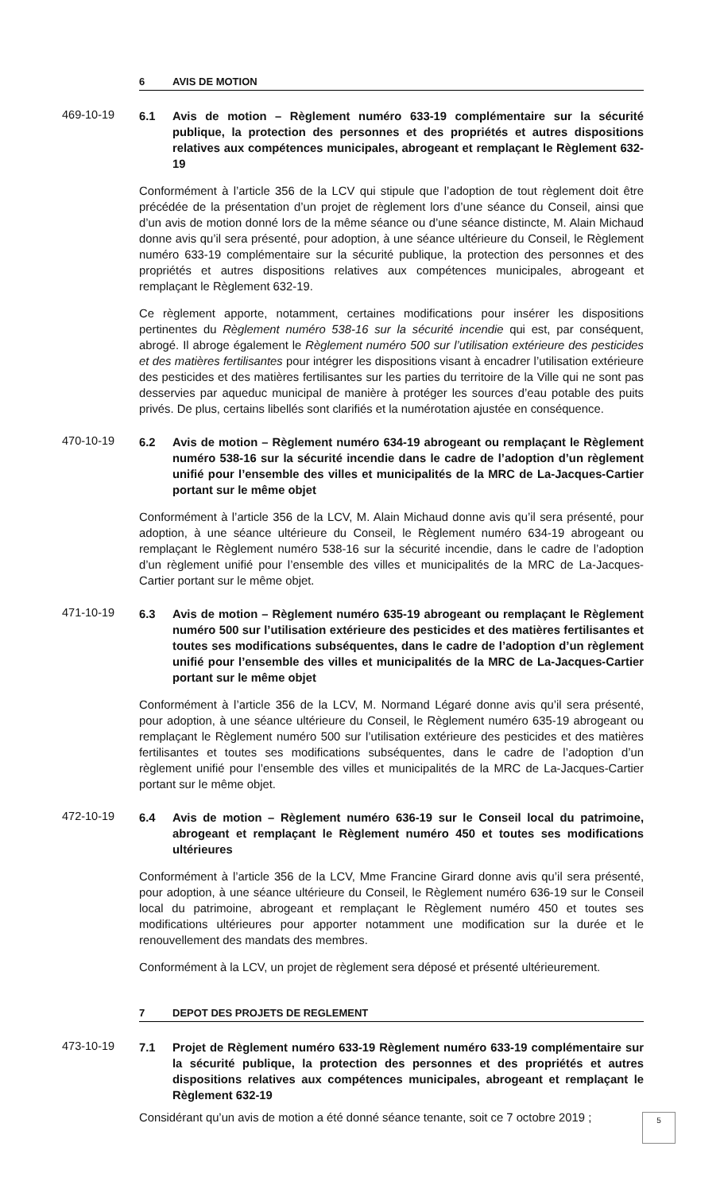6 AVIS DE MOTION
469-10-19
6.1 Avis de motion – Règlement numéro 633-19 complémentaire sur la sécurité publique, la protection des personnes et des propriétés et autres dispositions relatives aux compétences municipales, abrogeant et remplaçant le Règlement 632-19
Conformément à l’article 356 de la LCV qui stipule que l’adoption de tout règlement doit être précédée de la présentation d’un projet de règlement lors d’une séance du Conseil, ainsi que d’un avis de motion donné lors de la même séance ou d’une séance distincte, M. Alain Michaud donne avis qu’il sera présenté, pour adoption, à une séance ultérieure du Conseil, le Règlement numéro 633-19 complémentaire sur la sécurité publique, la protection des personnes et des propriétés et autres dispositions relatives aux compétences municipales, abrogeant et remplaçant le Règlement 632-19.
Ce règlement apporte, notamment, certaines modifications pour insérer les dispositions pertinentes du Règlement numéro 538-16 sur la sécurité incendie qui est, par conséquent, abrogé. Il abroge également le Règlement numéro 500 sur l’utilisation extérieure des pesticides et des matières fertilisantes pour intégrer les dispositions visant à encadrer l’utilisation extérieure des pesticides et des matières fertilisantes sur les parties du territoire de la Ville qui ne sont pas desservies par aqueduc municipal de manière à protéger les sources d’eau potable des puits privés. De plus, certains libellés sont clarifiés et la numérotation ajustée en conséquence.
470-10-19
6.2 Avis de motion – Règlement numéro 634-19 abrogeant ou remplaçant le Règlement numéro 538-16 sur la sécurité incendie dans le cadre de l’adoption d’un règlement unifié pour l’ensemble des villes et municipalités de la MRC de La-Jacques-Cartier portant sur le même objet
Conformément à l’article 356 de la LCV, M. Alain Michaud donne avis qu’il sera présenté, pour adoption, à une séance ultérieure du Conseil, le Règlement numéro 634-19 abrogeant ou remplaçant le Règlement numéro 538-16 sur la sécurité incendie, dans le cadre de l’adoption d’un règlement unifié pour l’ensemble des villes et municipalités de la MRC de La-Jacques-Cartier portant sur le même objet.
471-10-19
6.3 Avis de motion – Règlement numéro 635-19 abrogeant ou remplaçant le Règlement numéro 500 sur l’utilisation extérieure des pesticides et des matières fertilisantes et toutes ses modifications subséquentes, dans le cadre de l’adoption d’un règlement unifié pour l’ensemble des villes et municipalités de la MRC de La-Jacques-Cartier portant sur le même objet
Conformément à l’article 356 de la LCV, M. Normand Légaré donne avis qu’il sera présenté, pour adoption, à une séance ultérieure du Conseil, le Règlement numéro 635-19 abrogeant ou remplaçant le Règlement numéro 500 sur l’utilisation extérieure des pesticides et des matières fertilisantes et toutes ses modifications subséquentes, dans le cadre de l’adoption d’un règlement unifié pour l’ensemble des villes et municipalités de la MRC de La-Jacques-Cartier portant sur le même objet.
472-10-19
6.4 Avis de motion – Règlement numéro 636-19 sur le Conseil local du patrimoine, abrogeant et remplaçant le Règlement numéro 450 et toutes ses modifications ultérieures
Conformément à l’article 356 de la LCV, Mme Francine Girard donne avis qu’il sera présenté, pour adoption, à une séance ultérieure du Conseil, le Règlement numéro 636-19 sur le Conseil local du patrimoine, abrogeant et remplaçant le Règlement numéro 450 et toutes ses modifications ultérieures pour apporter notamment une modification sur la durée et le renouvellement des mandats des membres.
Conformément à la LCV, un projet de règlement sera déposé et présenté ultérieurement.
7 DEPOT DES PROJETS DE REGLEMENT
473-10-19
7.1 Projet de Règlement numéro 633-19 Règlement numéro 633-19 complémentaire sur la sécurité publique, la protection des personnes et des propriétés et autres dispositions relatives aux compétences municipales, abrogeant et remplaçant le Règlement 632-19
Considérant qu’un avis de motion a été donné séance tenante, soit ce 7 octobre 2019 ;
5